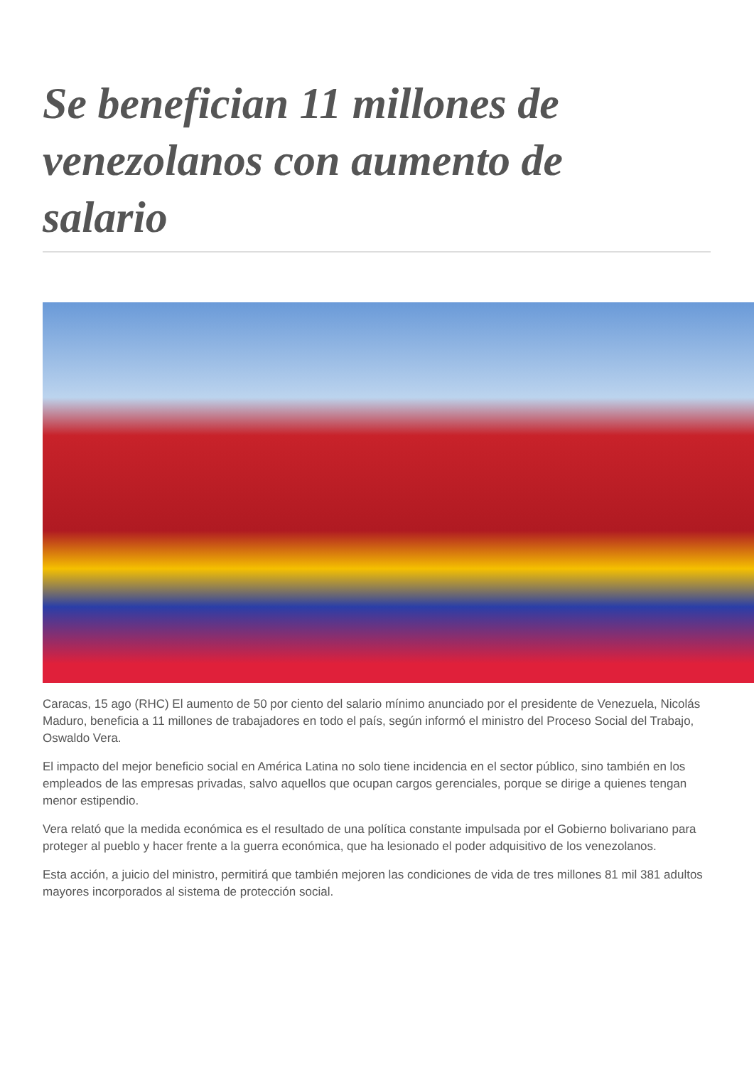Se benefician 11 millones de venezolanos con aumento de salario
Caracas, 15 ago (RHC) El aumento de 50 por ciento del salario mínimo anunciado por el presidente de Venezuela, Nicolás Maduro, beneficia a 11 millones de trabajadores en todo el país, según informó el ministro del Proceso Social del Trabajo, Oswaldo Vera.
El impacto del mejor beneficio social en América Latina no solo tiene incidencia en el sector público, sino también en los empleados de las empresas privadas, salvo aquellos que ocupan cargos gerenciales, porque se dirige a quienes tengan menor estipendio.
Vera relató que la medida económica es el resultado de una política constante impulsada por el Gobierno bolivariano para proteger al pueblo y hacer frente a la guerra económica, que ha lesionado el poder adquisitivo de los venezolanos.
Esta acción, a juicio del ministro, permitirá que también mejoren las condiciones de vida de tres millones 81 mil 381 adultos mayores incorporados al sistema de protección social.